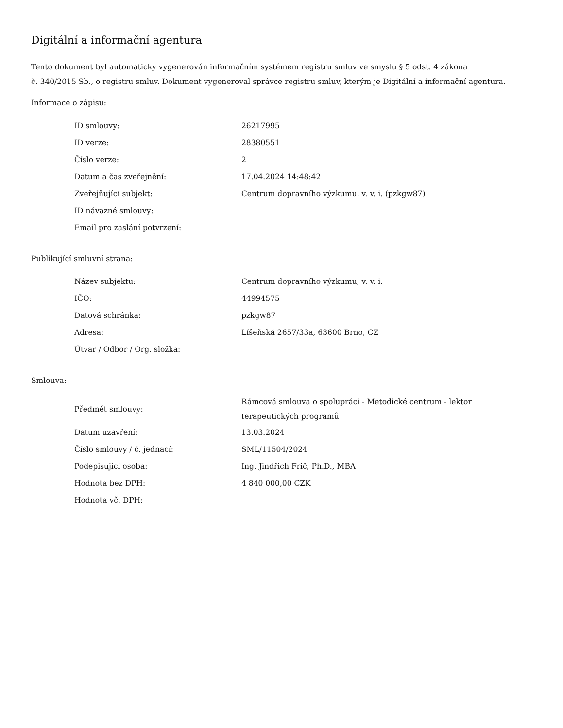Digitální a informační agentura
Tento dokument byl automaticky vygenerován informačním systémem registru smluv ve smyslu § 5 odst. 4 zákona
č. 340/2015 Sb., o registru smluv. Dokument vygeneroval správce registru smluv, kterým je Digitální a informační agentura.
Informace o zápisu:
| ID smlouvy: | 26217995 |
| ID verze: | 28380551 |
| Číslo verze: | 2 |
| Datum a čas zveřejnění: | 17.04.2024 14:48:42 |
| Zveřejňující subjekt: | Centrum dopravního výzkumu, v. v. i. (pzkgw87) |
| ID návazné smlouvy: | |
| Email pro zaslání potvrzení: | |
Publikující smluvní strana:
| Název subjektu: | Centrum dopravního výzkumu, v. v. i. |
| IČO: | 44994575 |
| Datová schránka: | pzkgw87 |
| Adresa: | Líšeňská 2657/33a, 63600 Brno, CZ |
| Útvar / Odbor / Org. složka: | |
Smlouva:
| Předmět smlouvy: | Rámcová smlouva o spolupráci - Metodické centrum - lektor terapeutických programů |
| Datum uzavření: | 13.03.2024 |
| Číslo smlouvy / č. jednací: | SML/11504/2024 |
| Podepisující osoba: | Ing. Jindřich Frič, Ph.D., MBA |
| Hodnota bez DPH: | 4 840 000,00 CZK |
| Hodnota vč. DPH: | |